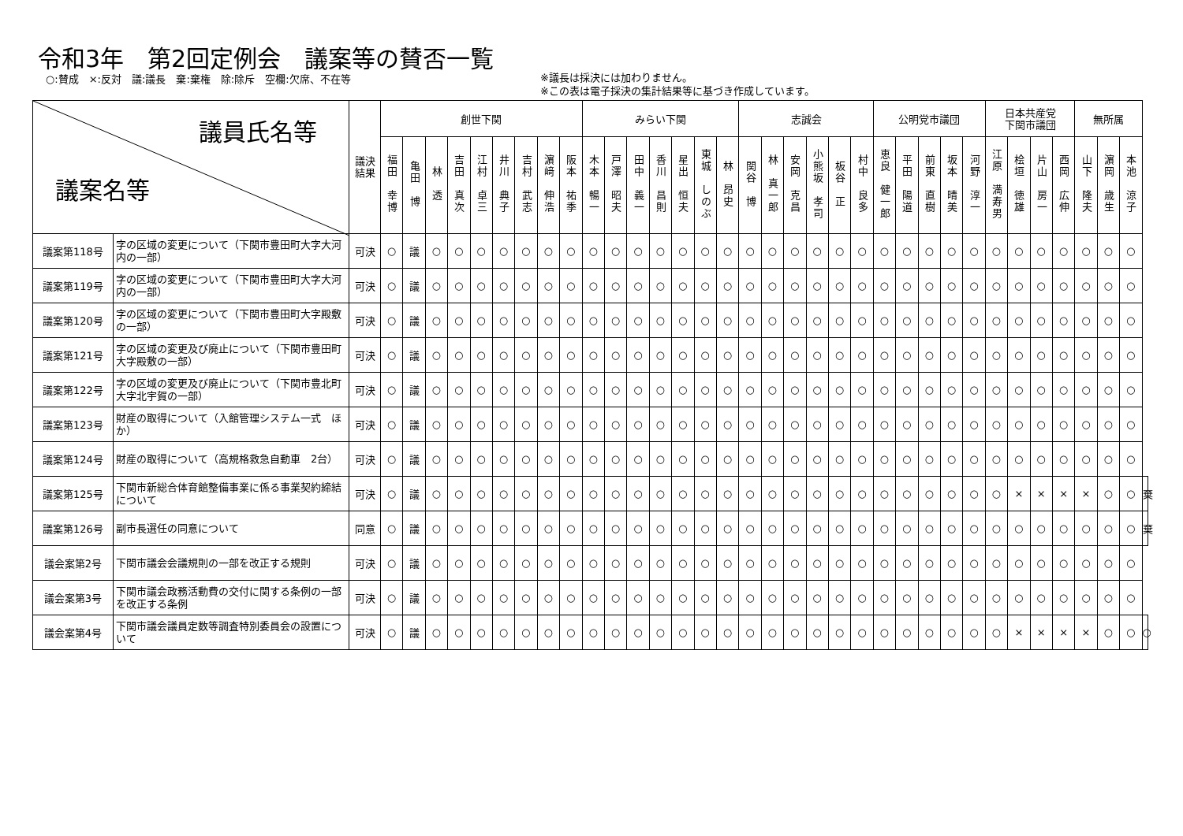令和3年　第2回定例会　議案等の賛否一覧
○:賛成　×:反対　議:議長　棄:棄権　除:除斥　空欄:欠席、不在等
※議長は採決には加わりません。
※この表は電子採決の集計結果等に基づき作成しています。
| 議員氏名等 議案名等 | | 議決 結果 | 創世下関 | | | | | | | | | みらい下関 | | | | | | | 志誠会 | | | | | | 公明党市議団 | | | | | 日本共産党 下関市議団 | | | | 無所属 | | | |
| --- | --- | --- | --- | --- | --- | --- | --- | --- | --- | --- | --- | --- | --- | --- | --- | --- | --- | --- | --- | --- | --- | --- | --- | --- | --- | --- | --- | --- | --- | --- | --- | --- | --- | --- | --- | --- | --- |
| | | | 福田 幸博 | 亀田 博 | 林 透 | 吉田 真次 | 江村 卓三 | 井川 典子 | 吉村 武志 | 濵﨑 伸浩 | 阪本 祐季 | 木本 暢一 | 戸澤 昭夫 | 田中 義一 | 香川 昌則 | 星出 恒夫 | 東城 しのぶ | 林 昂史 | 関谷 博 | 林 真一郎 | 安岡 克昌 | 小熊坂 孝司 | 板谷 正 | 村中 良多 | 恵良 健一郎 | 平田 陽道 | 前東 直樹 | 坂本 晴美 | 河野 淳一 | 江原 満寿男 | 桧垣 徳雄 | 片山 房一 | 西岡 広伸 | 山下 隆夫 | 濵岡 歳生 | 本池 涼子 | |
| 議案第118号 | 字の区域の変更について（下関市豊田町大字大河内の一部） | 可決 | ○ | 議 | ○ | ○ | ○ | ○ | ○ | ○ | ○ | ○ | ○ | ○ | ○ | ○ | ○ | ○ | ○ | ○ | ○ | ○ | ○ | ○ | ○ | ○ | ○ | ○ | ○ | ○ | ○ | ○ | ○ | ○ | ○ | ○ | |
| 議案第119号 | 字の区域の変更について（下関市豊田町大字大河内の一部） | 可決 | ○ | 議 | ○ | ○ | ○ | ○ | ○ | ○ | ○ | ○ | ○ | ○ | ○ | ○ | ○ | ○ | ○ | ○ | ○ | ○ | ○ | ○ | ○ | ○ | ○ | ○ | ○ | ○ | ○ | ○ | ○ | ○ | ○ | ○ | |
| 議案第120号 | 字の区域の変更について（下関市豊田町大字殿敷の一部） | 可決 | ○ | 議 | ○ | ○ | ○ | ○ | ○ | ○ | ○ | ○ | ○ | ○ | ○ | ○ | ○ | ○ | ○ | ○ | ○ | ○ | ○ | ○ | ○ | ○ | ○ | ○ | ○ | ○ | ○ | ○ | ○ | ○ | ○ | ○ | |
| 議案第121号 | 字の区域の変更及び廃止について（下関市豊田町大字殿敷の一部） | 可決 | ○ | 議 | ○ | ○ | ○ | ○ | ○ | ○ | ○ | ○ | ○ | ○ | ○ | ○ | ○ | ○ | ○ | ○ | ○ | ○ | ○ | ○ | ○ | ○ | ○ | ○ | ○ | ○ | ○ | ○ | ○ | ○ | ○ | ○ | |
| 議案第122号 | 字の区域の変更及び廃止について（下関市豊北町大字北宇賀の一部） | 可決 | ○ | 議 | ○ | ○ | ○ | ○ | ○ | ○ | ○ | ○ | ○ | ○ | ○ | ○ | ○ | ○ | ○ | ○ | ○ | ○ | ○ | ○ | ○ | ○ | ○ | ○ | ○ | ○ | ○ | ○ | ○ | ○ | ○ | ○ | |
| 議案第123号 | 財産の取得について（入館管理システム一式 ほか） | 可決 | ○ | 議 | ○ | ○ | ○ | ○ | ○ | ○ | ○ | ○ | ○ | ○ | ○ | ○ | ○ | ○ | ○ | ○ | ○ | ○ | ○ | ○ | ○ | ○ | ○ | ○ | ○ | ○ | ○ | ○ | ○ | ○ | ○ | ○ | |
| 議案第124号 | 財産の取得について（高規格救急自動車 2台） | 可決 | ○ | 議 | ○ | ○ | ○ | ○ | ○ | ○ | ○ | ○ | ○ | ○ | ○ | ○ | ○ | ○ | ○ | ○ | ○ | ○ | ○ | ○ | ○ | ○ | ○ | ○ | ○ | ○ | ○ | ○ | ○ | ○ | ○ | ○ | |
| 議案第125号 | 下関市新総合体育館整備事業に係る事業契約締結について | 可決 | ○ | 議 | ○ | ○ | ○ | ○ | ○ | ○ | ○ | ○ | ○ | ○ | ○ | ○ | ○ | ○ | ○ | ○ | ○ | ○ | ○ | ○ | ○ | ○ | ○ | ○ | ○ | ○ | × | × | × | × | ○ | ○ | 棄 |
| 議案第126号 | 副市長選任の同意について | 同意 | ○ | 議 | ○ | ○ | ○ | ○ | ○ | ○ | ○ | ○ | ○ | ○ | ○ | ○ | ○ | ○ | ○ | ○ | ○ | ○ | ○ | ○ | ○ | ○ | ○ | ○ | ○ | ○ | ○ | ○ | ○ | ○ | ○ | ○ | 棄 |
| 議会案第2号 | 下関市議会会議規則の一部を改正する規則 | 可決 | ○ | 議 | ○ | ○ | ○ | ○ | ○ | ○ | ○ | ○ | ○ | ○ | ○ | ○ | ○ | ○ | ○ | ○ | ○ | ○ | ○ | ○ | ○ | ○ | ○ | ○ | ○ | ○ | ○ | ○ | ○ | ○ | ○ | ○ | |
| 議会案第3号 | 下関市議会政務活動費の交付に関する条例の一部を改正する条例 | 可決 | ○ | 議 | ○ | ○ | ○ | ○ | ○ | ○ | ○ | ○ | ○ | ○ | ○ | ○ | ○ | ○ | ○ | ○ | ○ | ○ | ○ | ○ | ○ | ○ | ○ | ○ | ○ | ○ | ○ | ○ | ○ | ○ | ○ | ○ | |
| 議会案第4号 | 下関市議会議員定数等調査特別委員会の設置について | 可決 | ○ | 議 | ○ | ○ | ○ | ○ | ○ | ○ | ○ | ○ | ○ | ○ | ○ | ○ | ○ | ○ | ○ | ○ | ○ | ○ | ○ | ○ | ○ | ○ | ○ | ○ | ○ | ○ | × | × | × | × | ○ | ○ | ○ |